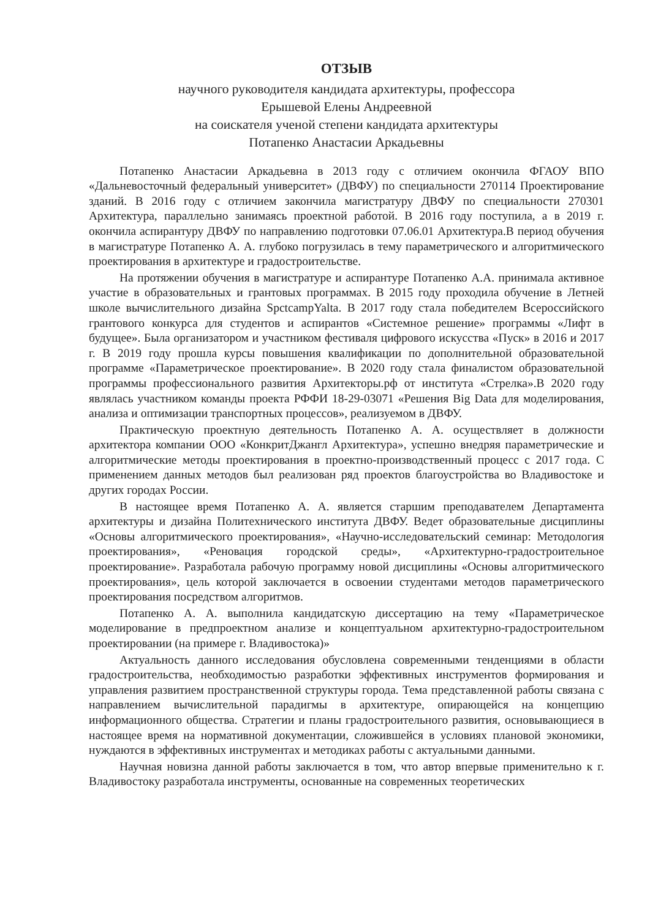ОТЗЫВ
научного руководителя кандидата архитектуры, профессора
Ерышевой Елены Андреевной
на соискателя ученой степени кандидата архитектуры
Потапенко Анастасии Аркадьевны
Потапенко Анастасии Аркадьевна в 2013 году с отличием окончила ФГАОУ ВПО «Дальневосточный федеральный университет» (ДВФУ) по специальности 270114 Проектирование зданий. В 2016 году с отличием закончила магистратуру ДВФУ по специальности 270301 Архитектура, параллельно занимаясь проектной работой. В 2016 году поступила, а в 2019 г. окончила аспирантуру ДВФУ по направлению подготовки 07.06.01 Архитектура.В период обучения в магистратуре Потапенко А. А. глубоко погрузилась в тему параметрического и алгоритмического проектирования в архитектуре и градостроительстве.
На протяжении обучения в магистратуре и аспирантуре Потапенко А.А. принимала активное участие в образовательных и грантовых программах. В 2015 году проходила обучение в Летней школе вычислительного дизайна SpctcampYalta. В 2017 году стала победителем Всероссийского грантового конкурса для студентов и аспирантов «Системное решение» программы «Лифт в будущее». Была организатором и участником фестиваля цифрового искусства «Пуск» в 2016 и 2017 г. В 2019 году прошла курсы повышения квалификации по дополнительной образовательной программе «Параметрическое проектирование». В 2020 году стала финалистом образовательной программы профессионального развития Архитекторы.рф от института «Стрелка».В 2020 году являлась участником команды проекта РФФИ 18-29-03071 «Решения Big Data для моделирования, анализа и оптимизации транспортных процессов», реализуемом в ДВФУ.
Практическую проектную деятельность Потапенко А. А. осуществляет в должности архитектора компании ООО «КонкритДжангл Архитектура», успешно внедряя параметрические и алгоритмические методы проектирования в проектно-производственный процесс с 2017 года. С применением данных методов был реализован ряд проектов благоустройства во Владивостоке и других городах России.
В настоящее время Потапенко А. А. является старшим преподавателем Департамента архитектуры и дизайна Политехнического института ДВФУ. Ведет образовательные дисциплины «Основы алгоритмического проектирования», «Научно-исследовательский семинар: Методология проектирования», «Реновация городской среды», «Архитектурно-градостроительное проектирование». Разработала рабочую программу новой дисциплины «Основы алгоритмического проектирования», цель которой заключается в освоении студентами методов параметрического проектирования посредством алгоритмов.
Потапенко А. А. выполнила кандидатскую диссертацию на тему «Параметрическое моделирование в предпроектном анализе и концептуальном архитектурно-градостроительном проектировании (на примере г. Владивостока)»
Актуальность данного исследования обусловлена современными тенденциями в области градостроительства, необходимостью разработки эффективных инструментов формирования и управления развитием пространственной структуры города. Тема представленной работы связана с направлением вычислительной парадигмы в архитектуре, опирающейся на концепцию информационного общества. Стратегии и планы градостроительного развития, основывающиеся в настоящее время на нормативной документации, сложившейся в условиях плановой экономики, нуждаются в эффективных инструментах и методиках работы с актуальными данными.
Научная новизна данной работы заключается в том, что автор впервые применительно к г. Владивостоку разработала инструменты, основанные на современных теоретических